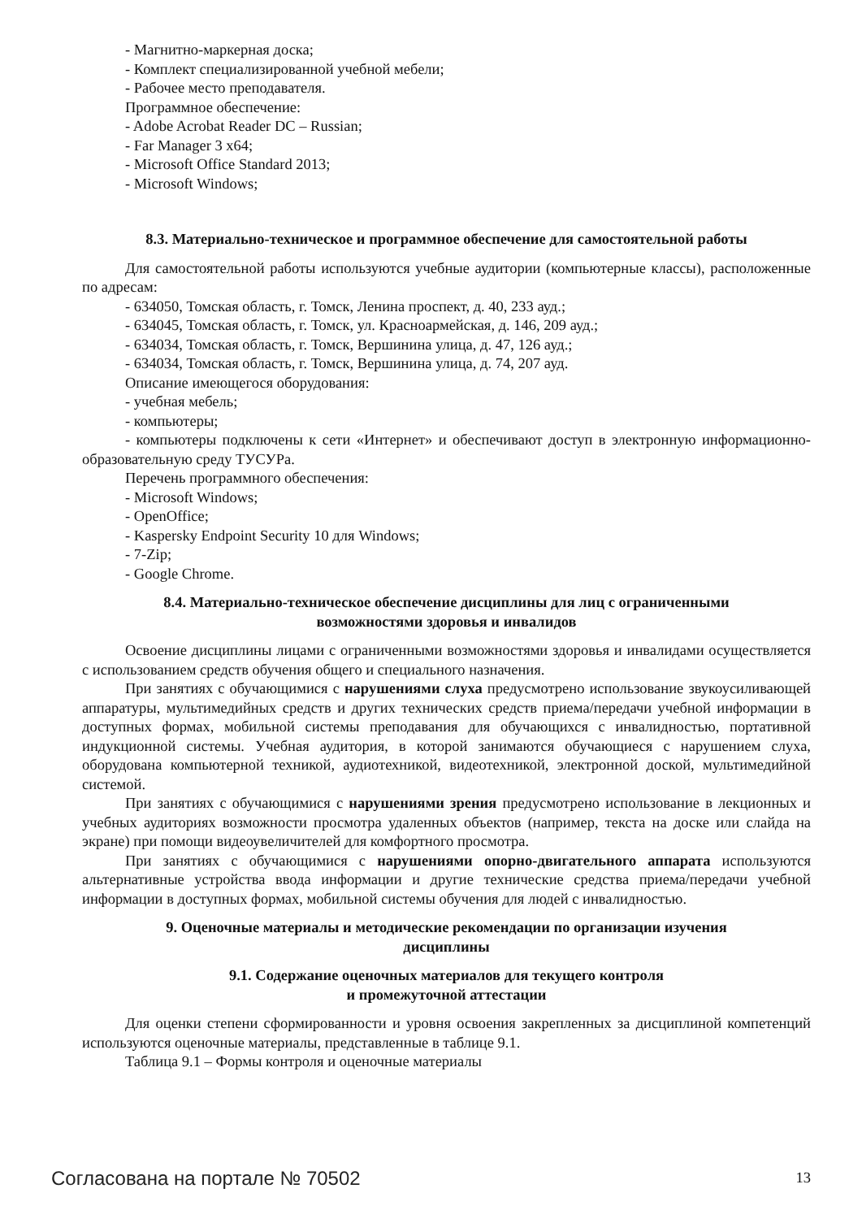- Магнитно-маркерная доска;
- Комплект специализированной учебной мебели;
- Рабочее место преподавателя.
Программное обеспечение:
- Adobe Acrobat Reader DC – Russian;
- Far Manager 3 x64;
- Microsoft Office Standard 2013;
- Microsoft Windows;
8.3. Материально-техническое и программное обеспечение для самостоятельной работы
Для самостоятельной работы используются учебные аудитории (компьютерные классы), расположенные по адресам:
- 634050, Томская область, г. Томск, Ленина проспект, д. 40, 233 ауд.;
- 634045, Томская область, г. Томск, ул. Красноармейская, д. 146, 209 ауд.;
- 634034, Томская область, г. Томск, Вершинина улица, д. 47, 126 ауд.;
- 634034, Томская область, г. Томск, Вершинина улица, д. 74, 207 ауд.
Описание имеющегося оборудования:
- учебная мебель;
- компьютеры;
- компьютеры подключены к сети «Интернет» и обеспечивают доступ в электронную информационно-образовательную среду ТУСУРа.
Перечень программного обеспечения:
- Microsoft Windows;
- OpenOffice;
- Kaspersky Endpoint Security 10 для Windows;
- 7-Zip;
- Google Chrome.
8.4. Материально-техническое обеспечение дисциплины для лиц с ограниченными
возможностями здоровья и инвалидов
Освоение дисциплины лицами с ограниченными возможностями здоровья и инвалидами осуществляется с использованием средств обучения общего и специального назначения.
При занятиях с обучающимися с нарушениями слуха предусмотрено использование звукоусиливающей аппаратуры, мультимедийных средств и других технических средств приема/передачи учебной информации в доступных формах, мобильной системы преподавания для обучающихся с инвалидностью, портативной индукционной системы. Учебная аудитория, в которой занимаются обучающиеся с нарушением слуха, оборудована компьютерной техникой, аудиотехникой, видеотехникой, электронной доской, мультимедийной системой.
При занятиях с обучающимися с нарушениями зрения предусмотрено использование в лекционных и учебных аудиториях возможности просмотра удаленных объектов (например, текста на доске или слайда на экране) при помощи видеоувеличителей для комфортного просмотра.
При занятиях с обучающимися с нарушениями опорно-двигательного аппарата используются альтернативные устройства ввода информации и другие технические средства приема/передачи учебной информации в доступных формах, мобильной системы обучения для людей с инвалидностью.
9. Оценочные материалы и методические рекомендации по организации изучения
дисциплины
9.1. Содержание оценочных материалов для текущего контроля
и промежуточной аттестации
Для оценки степени сформированности и уровня освоения закрепленных за дисциплиной компетенций используются оценочные материалы, представленные в таблице 9.1.
Таблица 9.1 – Формы контроля и оценочные материалы
Согласована на портале № 70502 13